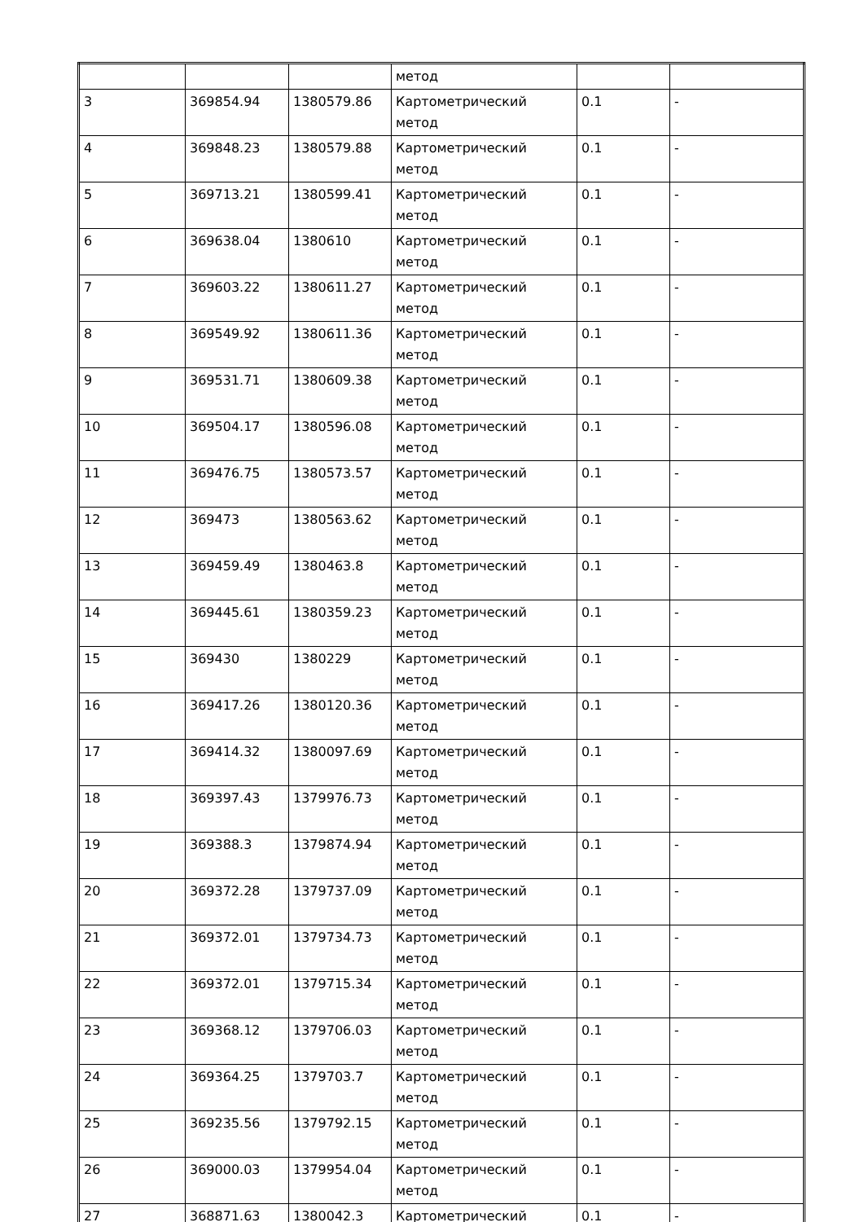| | | | метод | | |
| 3 | 369854.94 | 1380579.86 | Картометрический метод | 0.1 | - |
| 4 | 369848.23 | 1380579.88 | Картометрический метод | 0.1 | - |
| 5 | 369713.21 | 1380599.41 | Картометрический метод | 0.1 | - |
| 6 | 369638.04 | 1380610 | Картометрический метод | 0.1 | - |
| 7 | 369603.22 | 1380611.27 | Картометрический метод | 0.1 | - |
| 8 | 369549.92 | 1380611.36 | Картометрический метод | 0.1 | - |
| 9 | 369531.71 | 1380609.38 | Картометрический метод | 0.1 | - |
| 10 | 369504.17 | 1380596.08 | Картометрический метод | 0.1 | - |
| 11 | 369476.75 | 1380573.57 | Картометрический метод | 0.1 | - |
| 12 | 369473 | 1380563.62 | Картометрический метод | 0.1 | - |
| 13 | 369459.49 | 1380463.8 | Картометрический метод | 0.1 | - |
| 14 | 369445.61 | 1380359.23 | Картометрический метод | 0.1 | - |
| 15 | 369430 | 1380229 | Картометрический метод | 0.1 | - |
| 16 | 369417.26 | 1380120.36 | Картометрический метод | 0.1 | - |
| 17 | 369414.32 | 1380097.69 | Картометрический метод | 0.1 | - |
| 18 | 369397.43 | 1379976.73 | Картометрический метод | 0.1 | - |
| 19 | 369388.3 | 1379874.94 | Картометрический метод | 0.1 | - |
| 20 | 369372.28 | 1379737.09 | Картометрический метод | 0.1 | - |
| 21 | 369372.01 | 1379734.73 | Картометрический метод | 0.1 | - |
| 22 | 369372.01 | 1379715.34 | Картометрический метод | 0.1 | - |
| 23 | 369368.12 | 1379706.03 | Картометрический метод | 0.1 | - |
| 24 | 369364.25 | 1379703.7 | Картометрический метод | 0.1 | - |
| 25 | 369235.56 | 1379792.15 | Картометрический метод | 0.1 | - |
| 26 | 369000.03 | 1379954.04 | Картометрический метод | 0.1 | - |
| 27 | 368871.63 | 1380042.3 | Картометрический | 0.1 | - |